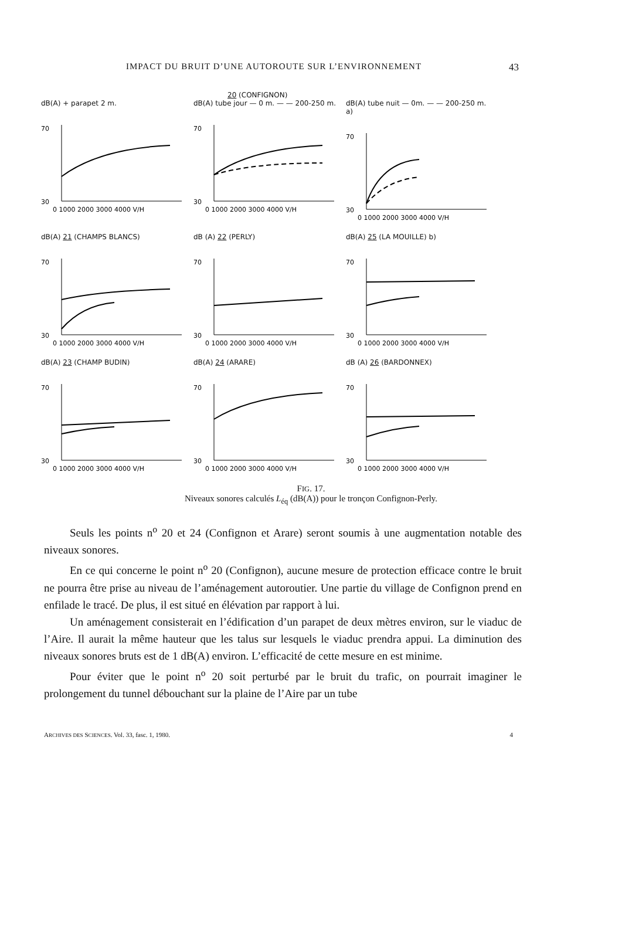IMPACT DU BRUIT D’UNE AUTOROUTE SUR L’ENVIRONNEMENT 43
20 (CONFIGNON)
dB(A) + parapet 2 m.
30
70
0 1000 2000 3000 4000 V/H
dB(A) tube jour — 0 m. — — 200-250 m.
30
70
0 1000 2000 3000 4000 V/H
dB(A) tube nuit — 0m. — — 200-250 m. a)
30
70
0 1000 2000 3000 4000 V/H
dB(A) 21 (CHAMPS BLANCS)
30
70
0 1000 2000 3000 4000 V/H
dB (A) 22 (PERLY)
30
70
0 1000 2000 3000 4000 V/H
dB(A) 25 (LA MOUILLE) b)
30
70
0 1000 2000 3000 4000 V/H
dB(A) 23 (CHAMP BUDIN)
30
70
0 1000 2000 3000 4000 V/H
dB(A) 24 (ARARE)
30
70
0 1000 2000 3000 4000 V/H
dB (A) 26 (BARDONNEX)
30
70
0 1000 2000 3000 4000 V/H
FIG. 17.
Niveaux sonores calculés L<sub>éq</sub> (dB(A)) pour le tronçon Confignon-Perly.
Seuls les points n<sup>o</sup> 20 et 24 (Confignon et Arare) seront soumis à une augmentation notable des niveaux sonores.
En ce qui concerne le point n<sup>o</sup> 20 (Confignon), aucune mesure de protection efficace contre le bruit ne pourra être prise au niveau de l’aménagement autoroutier. Une partie du village de Confignon prend en enfilade le tracé. De plus, il est situé en élévation par rapport à lui.
Un aménagement consisterait en l’édification d’un parapet de deux mètres environ, sur le viaduc de l’Aire. Il aurait la même hauteur que les talus sur lesquels le viaduc prendra appui. La diminution des niveaux sonores bruts est de 1 dB(A) environ. L’efficacité de cette mesure en est minime.
Pour éviter que le point n<sup>o</sup> 20 soit perturbé par le bruit du trafic, on pourrait imaginer le prolongement du tunnel débouchant sur la plaine de l’Aire par un tube
ARCHIVES DES SCIENCES. Vol. 33, fasc. 1, 1980. 4